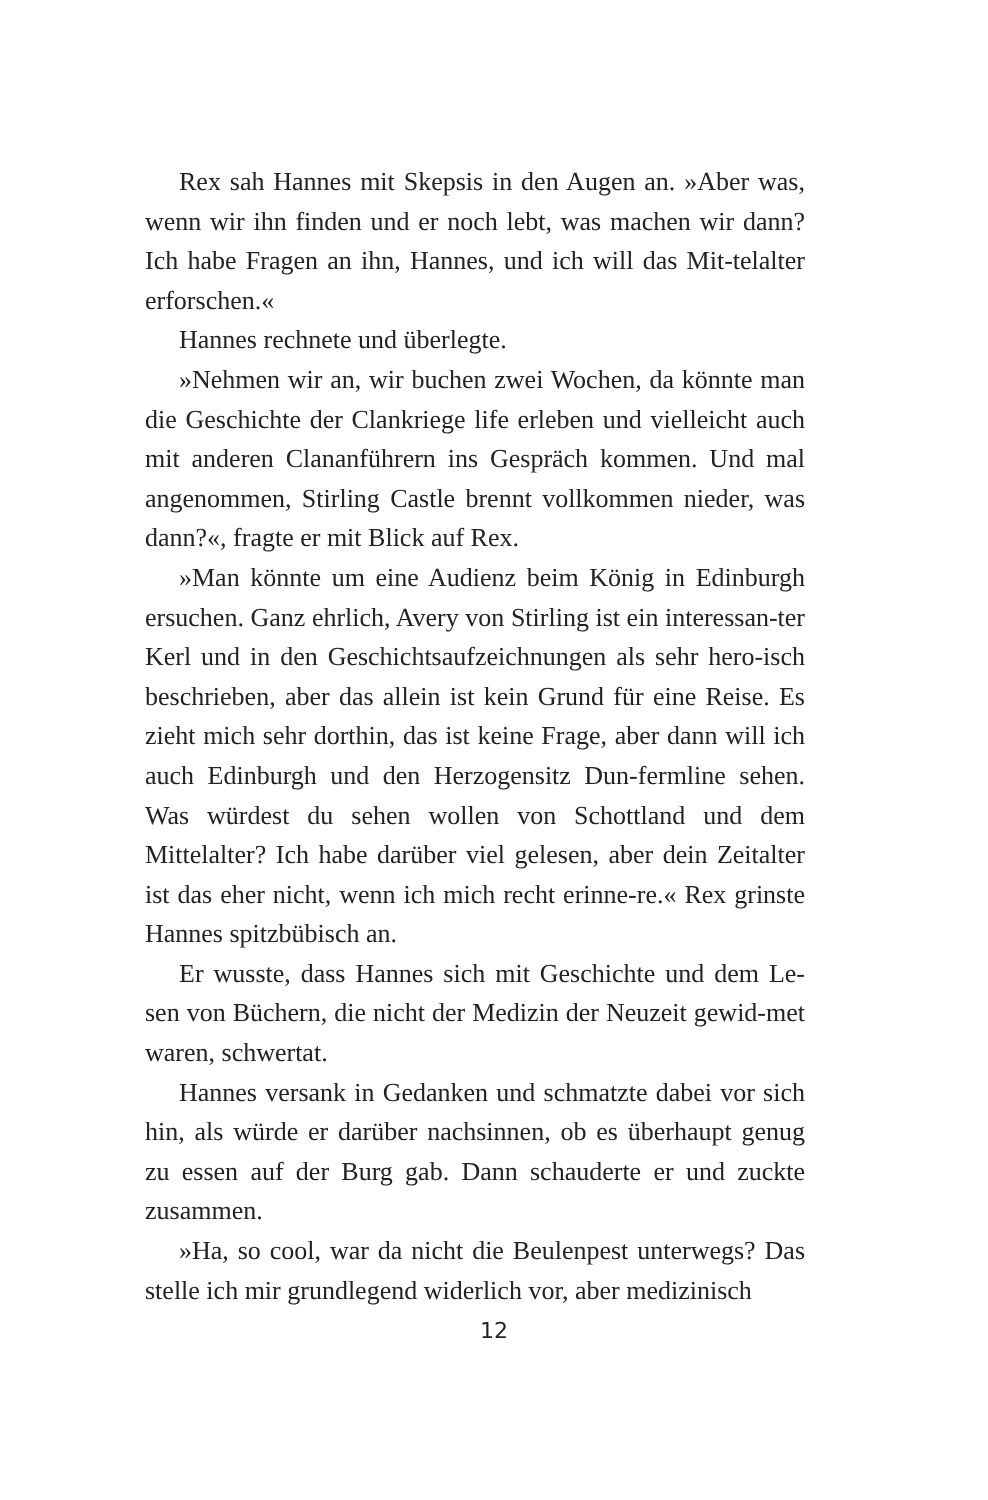Rex sah Hannes mit Skepsis in den Augen an. »Aber was, wenn wir ihn finden und er noch lebt, was machen wir dann? Ich habe Fragen an ihn, Hannes, und ich will das Mit-telalter erforschen.«
Hannes rechnete und überlegte.
»Nehmen wir an, wir buchen zwei Wochen, da könnte man die Geschichte der Clankriege life erleben und vielleicht auch mit anderen Clananführern ins Gespräch kommen. Und mal angenommen, Stirling Castle brennt vollkommen nieder, was dann?«, fragte er mit Blick auf Rex.
»Man könnte um eine Audienz beim König in Edinburgh ersuchen. Ganz ehrlich, Avery von Stirling ist ein interessan-ter Kerl und in den Geschichtsaufzeichnungen als sehr hero-isch beschrieben, aber das allein ist kein Grund für eine Reise. Es zieht mich sehr dorthin, das ist keine Frage, aber dann will ich auch Edinburgh und den Herzogensitz Dun-fermline sehen. Was würdest du sehen wollen von Schottland und dem Mittelalter? Ich habe darüber viel gelesen, aber dein Zeitalter ist das eher nicht, wenn ich mich recht erinne-re.« Rex grinste Hannes spitzbübisch an.
Er wusste, dass Hannes sich mit Geschichte und dem Le-sen von Büchern, die nicht der Medizin der Neuzeit gewid-met waren, schwertat.
Hannes versank in Gedanken und schmatzte dabei vor sich hin, als würde er darüber nachsinnen, ob es überhaupt genug zu essen auf der Burg gab. Dann schauderte er und zuckte zusammen.
»Ha, so cool, war da nicht die Beulenpest unterwegs? Das stelle ich mir grundlegend widerlich vor, aber medizinisch
12